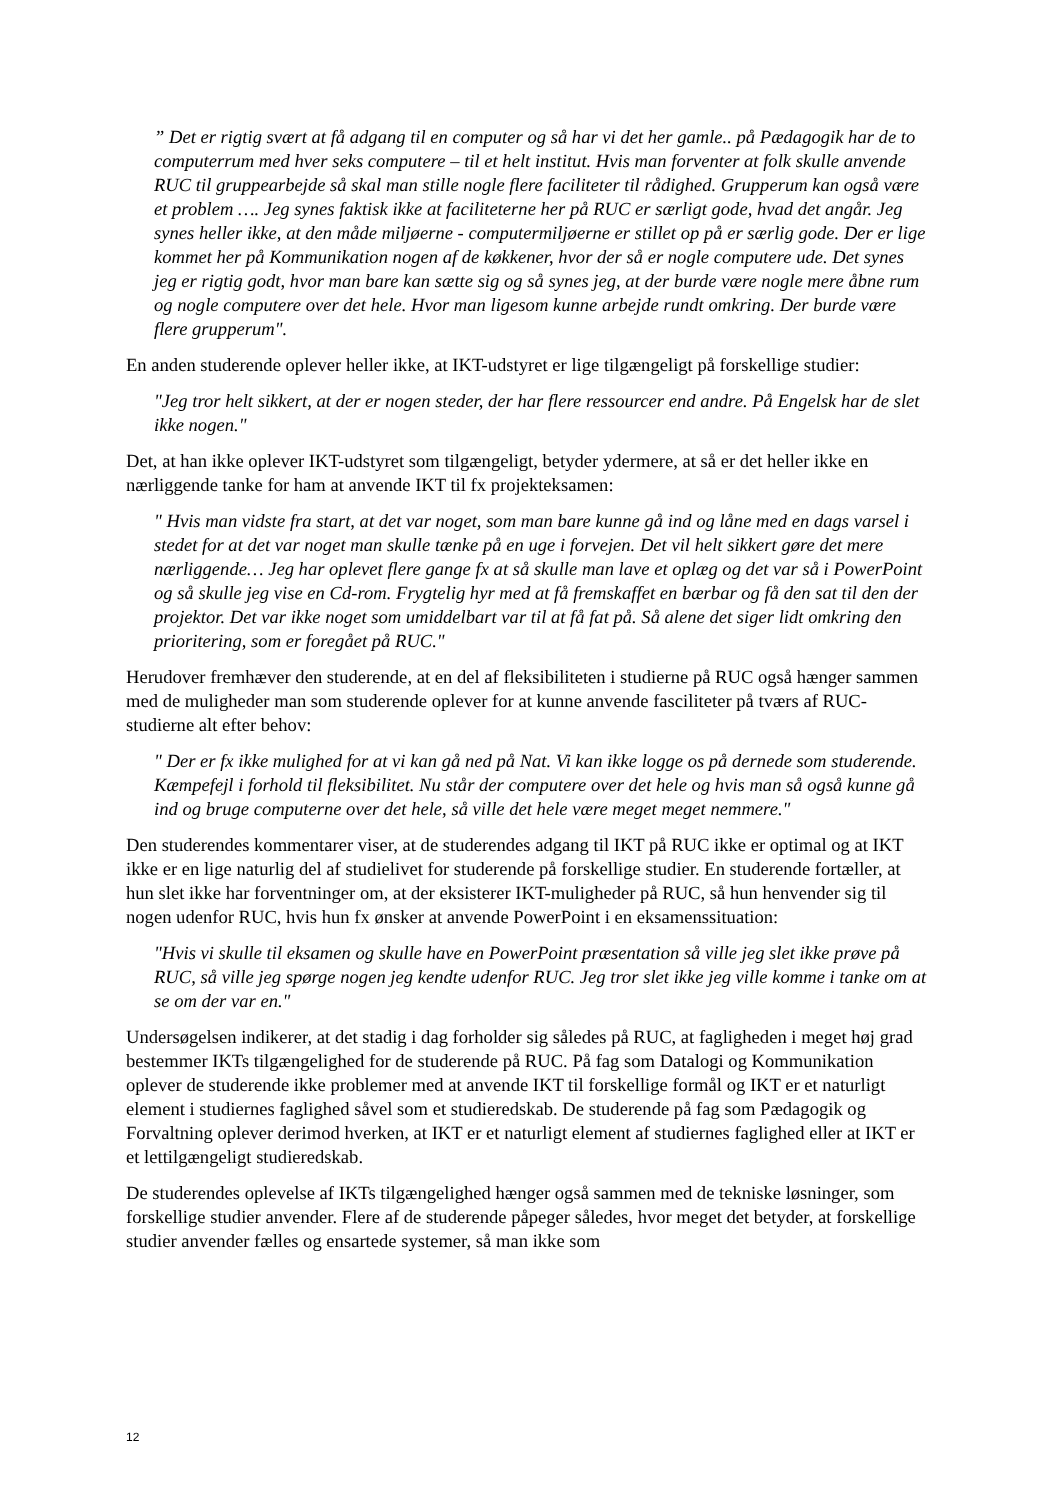” Det er rigtig svært at få adgang til en computer og så har vi det her gamle.. på Pædagogik har de to computerrum med hver seks computere – til et helt institut. Hvis man forventer at folk skulle anvende RUC til gruppearbejde så skal man stille nogle flere faciliteter til rådighed. Grupperum kan også være et problem …. Jeg synes faktisk ikke at faciliteterne her på RUC er særligt gode, hvad det angår. Jeg synes heller ikke, at den måde miljøerne - computermiljøerne er stillet op på er særlig gode. Der er lige kommet her på Kommunikation nogen af de køkkener, hvor der så er nogle computere ude. Det synes jeg er rigtig godt, hvor man bare kan sætte sig og så synes jeg, at der burde være nogle mere åbne rum og nogle computere over det hele. Hvor man ligesom kunne arbejde rundt omkring. Der burde være flere grupperum".
En anden studerende oplever heller ikke, at IKT-udstyret er lige tilgængeligt på forskellige studier:
"Jeg tror helt sikkert, at der er nogen steder, der har flere ressourcer end andre. På Engelsk har de slet ikke nogen."
Det, at han ikke oplever IKT-udstyret som tilgængeligt, betyder ydermere, at så er det heller ikke en nærliggende tanke for ham at anvende IKT til fx projekteksamen:
" Hvis man vidste fra start, at det var noget, som man bare kunne gå ind og låne med en dags varsel i stedet for at det var noget man skulle tænke på en uge i forvejen. Det vil helt sikkert gøre det mere nærliggende… Jeg har oplevet flere gange fx at så skulle man lave et oplæg og det var så i PowerPoint og så skulle jeg vise en Cd-rom. Frygtelig hyr med at få fremskaffet en bærbar og få den sat til den der projektor. Det var ikke noget som umiddelbart var til at få fat på. Så alene det siger lidt omkring den prioritering, som er foregået på RUC."
Herudover fremhæver den studerende, at en del af fleksibiliteten i studierne på RUC også hænger sammen med de muligheder man som studerende oplever for at kunne anvende fasciliteter på tværs af RUC-studierne alt efter behov:
" Der er fx ikke mulighed for at vi kan gå ned på Nat. Vi kan ikke logge os på dernede som studerende. Kæmpefejl i forhold til fleksibilitet. Nu står der computere over det hele og hvis man så også kunne gå ind og bruge computerne over det hele, så ville det hele være meget meget nemmere."
Den studerendes kommentarer viser, at de studerendes adgang til IKT på RUC ikke er optimal og at IKT ikke er en lige naturlig del af studielivet for studerende på forskellige studier. En studerende fortæller, at hun slet ikke har forventninger om, at der eksisterer IKT-muligheder på RUC, så hun henvender sig til nogen udenfor RUC, hvis hun fx ønsker at anvende PowerPoint i en eksamenssituation:
"Hvis vi skulle til eksamen og skulle have en PowerPoint præsentation så ville jeg slet ikke prøve på RUC, så ville jeg spørge nogen jeg kendte udenfor RUC. Jeg tror slet ikke jeg ville komme i tanke om at se om der var en."
Undersøgelsen indikerer, at det stadig i dag forholder sig således på RUC, at fagligheden i meget høj grad bestemmer IKTs tilgængelighed for de studerende på RUC. På fag som Datalogi og Kommunikation oplever de studerende ikke problemer med at anvende IKT til forskellige formål og IKT er et naturligt element i studiernes faglighed såvel som et studieredskab. De studerende på fag som Pædagogik og Forvaltning oplever derimod hverken, at IKT er et naturligt element af studiernes faglighed eller at IKT er et lettilgængeligt studieredskab.
De studerendes oplevelse af IKTs tilgængelighed hænger også sammen med de tekniske løsninger, som forskellige studier anvender. Flere af de studerende påpeger således, hvor meget det betyder, at forskellige studier anvender fælles og ensartede systemer, så man ikke som
12